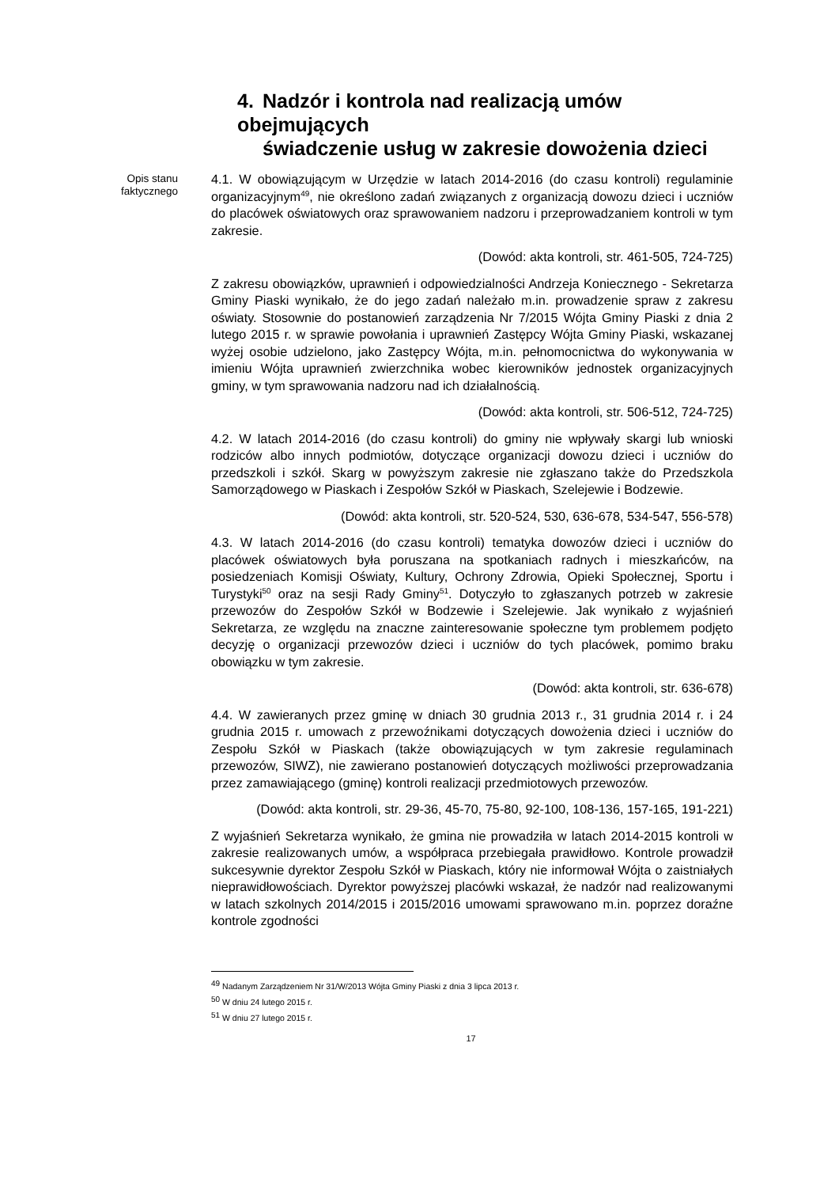4. Nadzór i kontrola nad realizacją umów obejmujących
świadczenie usług w zakresie dowożenia dzieci
Opis stanu
faktycznego
4.1. W obowiązującym w Urzędzie w latach 2014-2016 (do czasu kontroli) regulaminie organizacyjnym<sup>49</sup>, nie określono zadań związanych z organizacją dowozu dzieci i uczniów do placówek oświatowych oraz sprawowaniem nadzoru i przeprowadzaniem kontroli w tym zakresie.
(Dowód: akta kontroli, str. 461-505, 724-725)
Z zakresu obowiązków, uprawnień i odpowiedzialności Andrzeja Koniecznego - Sekretarza Gminy Piaski wynikało, że do jego zadań należało m.in. prowadzenie spraw z zakresu oświaty. Stosownie do postanowień zarządzenia Nr 7/2015 Wójta Gminy Piaski z dnia 2 lutego 2015 r. w sprawie powołania i uprawnień Zastępcy Wójta Gminy Piaski, wskazanej wyżej osobie udzielono, jako Zastępcy Wójta, m.in. pełnomocnictwa do wykonywania w imieniu Wójta uprawnień zwierzchnika wobec kierowników jednostek organizacyjnych gminy, w tym sprawowania nadzoru nad ich działalnością.
(Dowód: akta kontroli, str. 506-512, 724-725)
4.2. W latach 2014-2016 (do czasu kontroli) do gminy nie wpływały skargi lub wnioski rodziców albo innych podmiotów, dotyczące organizacji dowozu dzieci i uczniów do przedszkoli i szkół. Skarg w powyższym zakresie nie zgłaszano także do Przedszkola Samorządowego w Piaskach i Zespołów Szkół w Piaskach, Szelejewie i Bodzewie.
(Dowód: akta kontroli, str. 520-524, 530, 636-678, 534-547, 556-578)
4.3. W latach 2014-2016 (do czasu kontroli) tematyka dowozów dzieci i uczniów do placówek oświatowych była poruszana na spotkaniach radnych i mieszkańców, na posiedzeniach Komisji Oświaty, Kultury, Ochrony Zdrowia, Opieki Społecznej, Sportu i Turystyki<sup>50</sup> oraz na sesji Rady Gminy<sup>51</sup>. Dotyczyło to zgłaszanych potrzeb w zakresie przewozów do Zespołów Szkół w Bodzewie i Szelejewie. Jak wynikało z wyjaśnień Sekretarza, ze względu na znaczne zainteresowanie społeczne tym problemem podjęto decyzję o organizacji przewozów dzieci i uczniów do tych placówek, pomimo braku obowiązku w tym zakresie.
(Dowód: akta kontroli, str. 636-678)
4.4. W zawieranych przez gminę w dniach 30 grudnia 2013 r., 31 grudnia 2014 r. i 24 grudnia 2015 r. umowach z przewoźnikami dotyczących dowożenia dzieci i uczniów do Zespołu Szkół w Piaskach (także obowiązujących w tym zakresie regulaminach przewozów, SIWZ), nie zawierano postanowień dotyczących możliwości przeprowadzania przez zamawiającego (gminę) kontroli realizacji przedmiotowych przewozów.
(Dowód: akta kontroli, str. 29-36, 45-70, 75-80, 92-100, 108-136, 157-165, 191-221)
Z wyjaśnień Sekretarza wynikało, że gmina nie prowadziła w latach 2014-2015 kontroli w zakresie realizowanych umów, a współpraca przebiegała prawidłowo. Kontrole prowadził sukcesywnie dyrektor Zespołu Szkół w Piaskach, który nie informował Wójta o zaistniałych nieprawidłowościach. Dyrektor powyższej placówki wskazał, że nadzór nad realizowanymi w latach szkolnych 2014/2015 i 2015/2016 umowami sprawowano m.in. poprzez doraźne kontrole zgodności
<sup>49</sup> Nadanym Zarządzeniem Nr 31/W/2013 Wójta Gminy Piaski z dnia 3 lipca 2013 r.
<sup>50</sup> W dniu 24 lutego 2015 r.
<sup>51</sup> W dniu 27 lutego 2015 r.
17